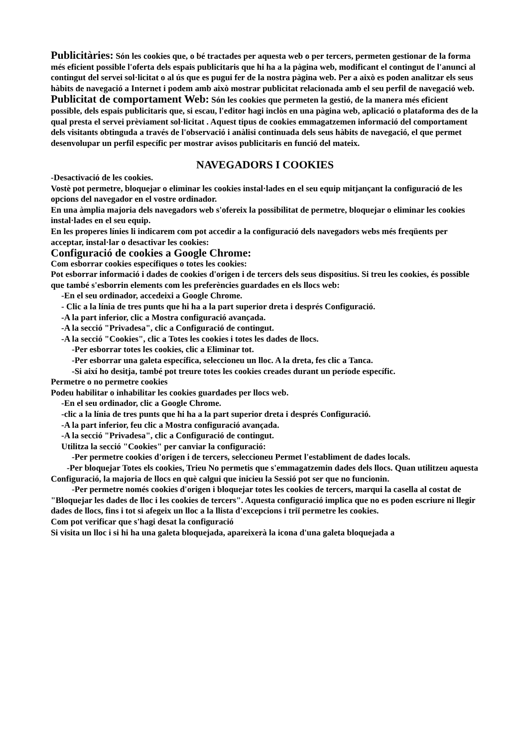Publicitàries: Són les cookies que, o bé tractades per aquesta web o per tercers, permeten gestionar de la forma més eficient possible l'oferta dels espais publicitaris que hi ha a la pàgina web, modificant el contingut de l'anunci al contingut del servei sol·licitat o al ús que es pugui fer de la nostra pàgina web. Per a això es poden analitzar els seus hàbits de navegació a Internet i podem amb això mostrar publicitat relacionada amb el seu perfil de navegació web.
Publicitat de comportament Web: Són les cookies que permeten la gestió, de la manera més eficient possible, dels espais publicitaris que, si escau, l'editor hagi inclòs en una pàgina web, aplicació o plataforma des de la qual presta el servei prèviament sol·licitat . Aquest tipus de cookies emmagatzemen informació del comportament dels visitants obtinguda a través de l'observació i anàlisi continuada dels seus hàbits de navegació, el que permet desenvolupar un perfil específic per mostrar avisos publicitaris en funció del mateix.
NAVEGADORS I COOKIES
-Desactivació de les cookies.
Vostè pot permetre, bloquejar o eliminar les cookies instal·lades en el seu equip mitjançant la configuració de les opcions del navegador en el vostre ordinador.
En una àmplia majoria dels navegadors web s'ofereix la possibilitat de permetre, bloquejar o eliminar les cookies instal·lades en el seu equip.
En les properes línies li indicarem com pot accedir a la configuració dels navegadors webs més freqüents per acceptar, instal·lar o desactivar les cookies:
Configuració de cookies a Google Chrome:
Com esborrar cookies específiques o totes les cookies:
Pot esborrar informació i dades de cookies d'origen i de tercers dels seus dispositius. Si treu les cookies, és possible que també s'esborrin elements com les preferències guardades en els llocs web:
-En el seu ordinador, accedeixi a Google Chrome.
- Clic a la línia de tres punts que hi ha a la part superior dreta i després Configuració.
-A la part inferior, clic a Mostra configuració avançada.
-A la secció "Privadesa", clic a Configuració de contingut.
-A la secció "Cookies", clic a Totes les cookies i totes les dades de llocs.
-Per esborrar totes les cookies, clic a Eliminar tot.
-Per esborrar una galeta específica, seleccioneu un lloc. A la dreta, fes clic a Tanca.
-Si així ho desitja, també pot treure totes les cookies creades durant un període específic.
Permetre o no permetre cookies
Podeu habilitar o inhabilitar les cookies guardades per llocs web.
-En el seu ordinador, clic a Google Chrome.
-clic a la línia de tres punts que hi ha a la part superior dreta i després Configuració.
-A la part inferior, feu clic a Mostra configuració avançada.
-A la secció "Privadesa", clic a Configuració de contingut.
Utilitza la secció "Cookies" per canviar la configuració:
-Per permetre cookies d'origen i de tercers, seleccioneu Permet l'establiment de dades locals.
-Per bloquejar Totes els cookies, Trieu No permetis que s'emmagatzemin dades dels llocs. Quan utilitzeu aquesta Configuració, la majoria de llocs en què calgui que inicieu la Sessió pot ser que no funcionin.
-Per permetre només cookies d'origen i bloquejar totes les cookies de tercers, marqui la casella al costat de "Bloquejar les dades de lloc i les cookies de tercers". Aquesta configuració implica que no es poden escriure ni llegir dades de llocs, fins i tot si afegeix un lloc a la llista d'excepcions i triï permetre les cookies.
Com pot verificar que s'hagi desat la configuració
Si visita un lloc i si hi ha una galeta bloquejada, apareixerà la icona d'una galeta bloquejada a